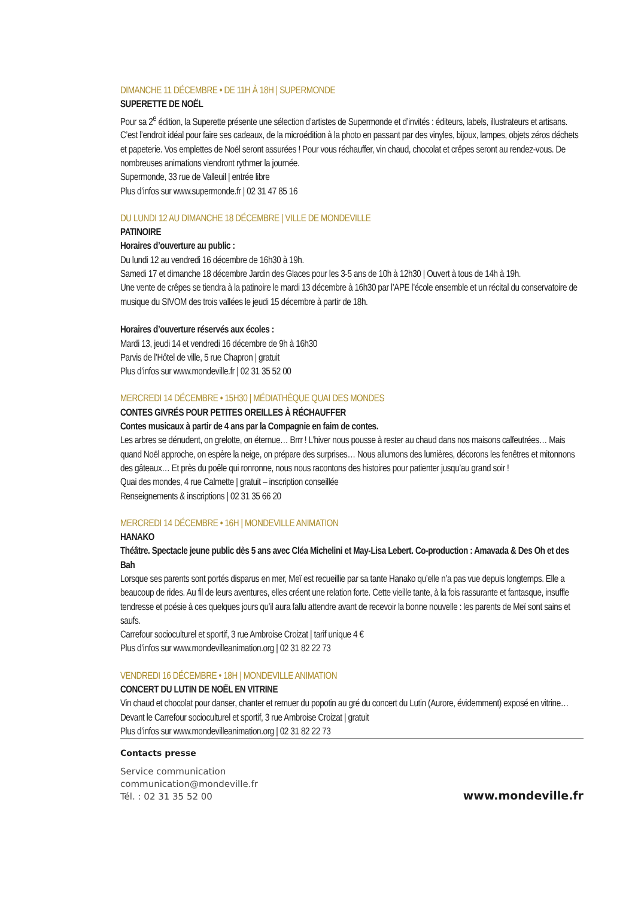DIMANCHE 11 DÉCEMBRE • DE 11H À 18H | SUPERMONDE
SUPERETTE DE NOËL
Pour sa 2<sup>e</sup> édition, la Superette présente une sélection d’artistes de Supermonde et d’invités : éditeurs, labels, illustrateurs et artisans. C’est l’endroit idéal pour faire ses cadeaux, de la microédition à la photo en passant par des vinyles, bijoux, lampes, objets zéros déchets et papeterie. Vos emplettes de Noël seront assurées ! Pour vous réchauffer, vin chaud, chocolat et crêpes seront au rendez-vous. De nombreuses animations viendront rythmer la journée.
Supermonde, 33 rue de Valleuil | entrée libre
Plus d’infos sur www.supermonde.fr | 02 31 47 85 16
DU LUNDI 12 AU DIMANCHE 18 DÉCEMBRE | VILLE DE MONDEVILLE
PATINOIRE
Horaires d’ouverture au public :
Du lundi 12 au vendredi 16 décembre de 16h30 à 19h.
Samedi 17 et dimanche 18 décembre Jardin des Glaces pour les 3-5 ans de 10h à 12h30 | Ouvert à tous de 14h à 19h.
Une vente de crêpes se tiendra à la patinoire le mardi 13 décembre à 16h30 par l’APE l’école ensemble et un récital du conservatoire de musique du SIVOM des trois vallées le jeudi 15 décembre à partir de 18h.
Horaires d’ouverture réservés aux écoles :
Mardi 13, jeudi 14 et vendredi 16 décembre de 9h à 16h30
Parvis de l’Hôtel de ville, 5 rue Chapron | gratuit
Plus d’infos sur www.mondeville.fr | 02 31 35 52 00
MERCREDI 14 DÉCEMBRE • 15H30 | MÉDIATHÈQUE QUAI DES MONDES
CONTES GIVRÉS POUR PETITES OREILLES À RÉCHAUFFER
Contes musicaux à partir de 4 ans par la Compagnie en faim de contes.
Les arbres se dénudent, on grelotte, on éternue… Brrr ! L’hiver nous pousse à rester au chaud dans nos maisons calfeutrées… Mais quand Noël approche, on espère la neige, on prépare des surprises… Nous allumons des lumières, décorons les fenêtres et mitonnons des gâteaux… Et près du poêle qui ronronne, nous nous racontons des histoires pour patienter jusqu’au grand soir !
Quai des mondes, 4 rue Calmette | gratuit – inscription conseillée
Renseignements & inscriptions | 02 31 35 66 20
MERCREDI 14 DÉCEMBRE • 16H | MONDEVILLE ANIMATION
HANAKO
Théâtre. Spectacle jeune public dès 5 ans avec Cléa Michelini et May-Lisa Lebert. Co-production : Amavada & Des Oh et des Bah
Lorsque ses parents sont portés disparus en mer, Meï est recueillie par sa tante Hanako qu’elle n’a pas vue depuis longtemps. Elle a beaucoup de rides. Au fil de leurs aventures, elles créent une relation forte. Cette vieille tante, à la fois rassurante et fantasque, insuffle tendresse et poésie à ces quelques jours qu’il aura fallu attendre avant de recevoir la bonne nouvelle : les parents de Meï sont sains et saufs.
Carrefour socioculturel et sportif, 3 rue Ambroise Croizat | tarif unique 4 €
Plus d’infos sur www.mondevilleanimation.org | 02 31 82 22 73
VENDREDI 16 DÉCEMBRE • 18H | MONDEVILLE ANIMATION
CONCERT DU LUTIN DE NOËL EN VITRINE
Vin chaud et chocolat pour danser, chanter et remuer du popotin au gré du concert du Lutin (Aurore, évidemment) exposé en vitrine…
Devant le Carrefour socioculturel et sportif, 3 rue Ambroise Croizat | gratuit
Plus d’infos sur www.mondevilleanimation.org | 02 31 82 22 73
Contacts presse
Service communication
communication@mondeville.fr
Tél. : 02 31 35 52 00
www.mondeville.fr